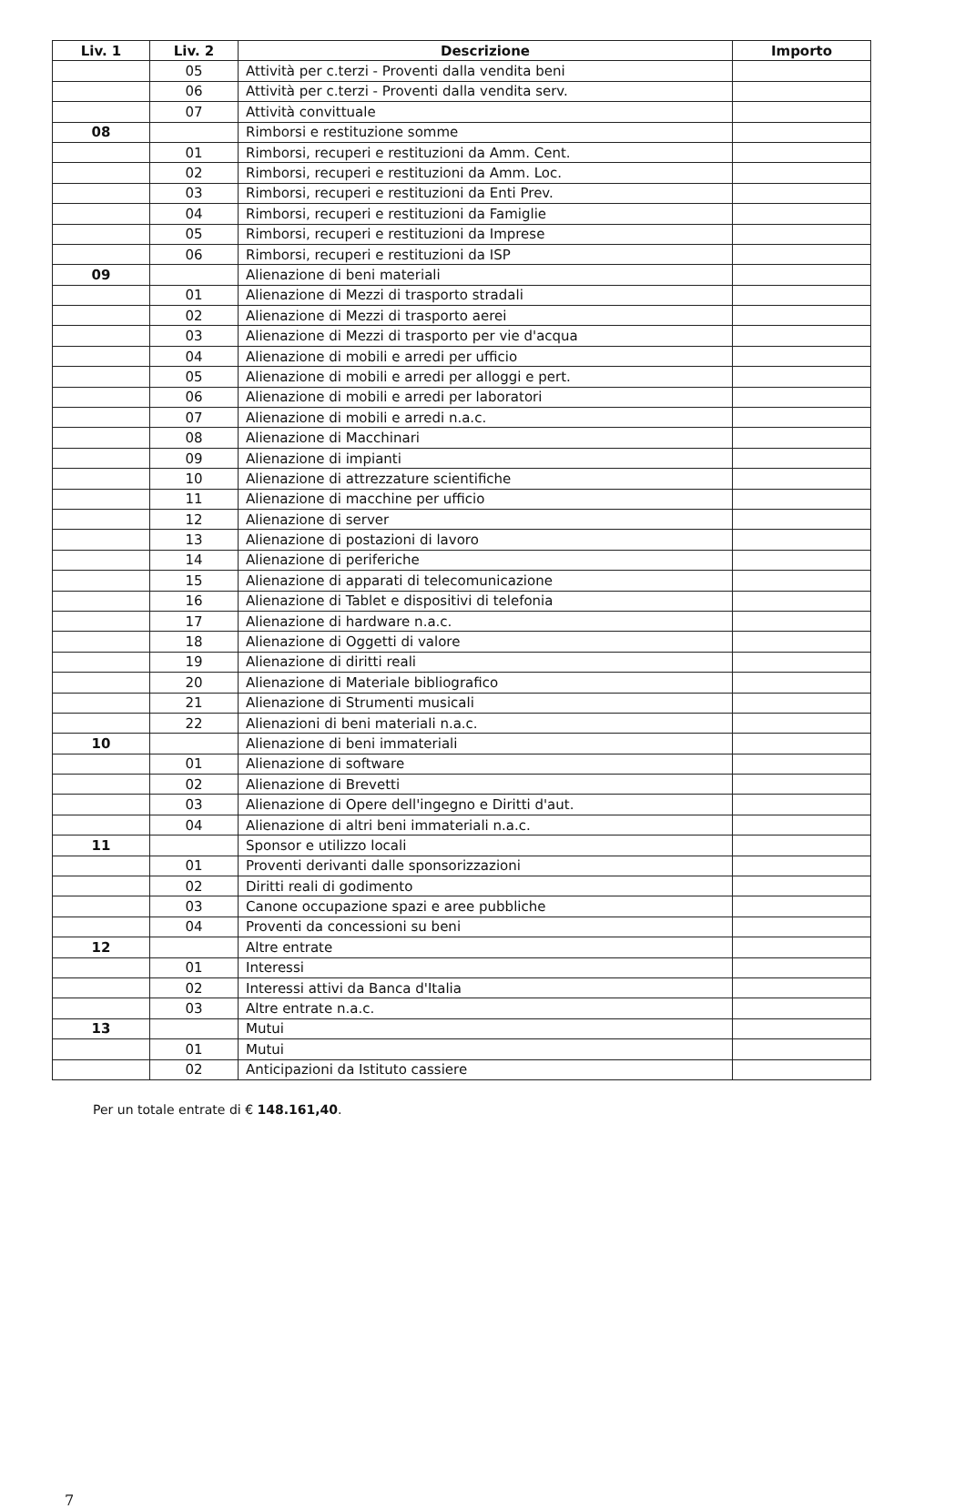| Liv. 1 | Liv. 2 | Descrizione | Importo |
| --- | --- | --- | --- |
| | 05 | Attività per c.terzi - Proventi dalla vendita beni | |
| | 06 | Attività per c.terzi - Proventi dalla vendita serv. | |
| | 07 | Attività convittuale | |
| 08 | | Rimborsi e restituzione somme | |
| | 01 | Rimborsi, recuperi e restituzioni da Amm. Cent. | |
| | 02 | Rimborsi, recuperi e restituzioni da Amm. Loc. | |
| | 03 | Rimborsi, recuperi e restituzioni da Enti Prev. | |
| | 04 | Rimborsi, recuperi e restituzioni da Famiglie | |
| | 05 | Rimborsi, recuperi e restituzioni da Imprese | |
| | 06 | Rimborsi, recuperi e restituzioni da ISP | |
| 09 | | Alienazione di beni materiali | |
| | 01 | Alienazione di Mezzi di trasporto stradali | |
| | 02 | Alienazione di Mezzi di trasporto aerei | |
| | 03 | Alienazione di Mezzi di trasporto per vie d'acqua | |
| | 04 | Alienazione di mobili e arredi per ufficio | |
| | 05 | Alienazione di mobili e arredi per alloggi e pert. | |
| | 06 | Alienazione di mobili e arredi per laboratori | |
| | 07 | Alienazione di mobili e arredi n.a.c. | |
| | 08 | Alienazione di Macchinari | |
| | 09 | Alienazione di impianti | |
| | 10 | Alienazione di attrezzature scientifiche | |
| | 11 | Alienazione di macchine per ufficio | |
| | 12 | Alienazione di server | |
| | 13 | Alienazione di postazioni di lavoro | |
| | 14 | Alienazione di periferiche | |
| | 15 | Alienazione di apparati di telecomunicazione | |
| | 16 | Alienazione di Tablet e dispositivi di telefonia | |
| | 17 | Alienazione di hardware n.a.c. | |
| | 18 | Alienazione di Oggetti di valore | |
| | 19 | Alienazione di diritti reali | |
| | 20 | Alienazione di Materiale bibliografico | |
| | 21 | Alienazione di Strumenti musicali | |
| | 22 | Alienazioni di beni materiali n.a.c. | |
| 10 | | Alienazione di beni immateriali | |
| | 01 | Alienazione di software | |
| | 02 | Alienazione di Brevetti | |
| | 03 | Alienazione di Opere dell'ingegno e Diritti d'aut. | |
| | 04 | Alienazione di altri beni immateriali n.a.c. | |
| 11 | | Sponsor e utilizzo locali | |
| | 01 | Proventi derivanti dalle sponsorizzazioni | |
| | 02 | Diritti reali di godimento | |
| | 03 | Canone occupazione spazi e aree pubbliche | |
| | 04 | Proventi da concessioni su beni | |
| 12 | | Altre entrate | |
| | 01 | Interessi | |
| | 02 | Interessi attivi da Banca d'Italia | |
| | 03 | Altre entrate n.a.c. | |
| 13 | | Mutui | |
| | 01 | Mutui | |
| | 02 | Anticipazioni da Istituto cassiere | |
Per un totale entrate di € 148.161,40.
7